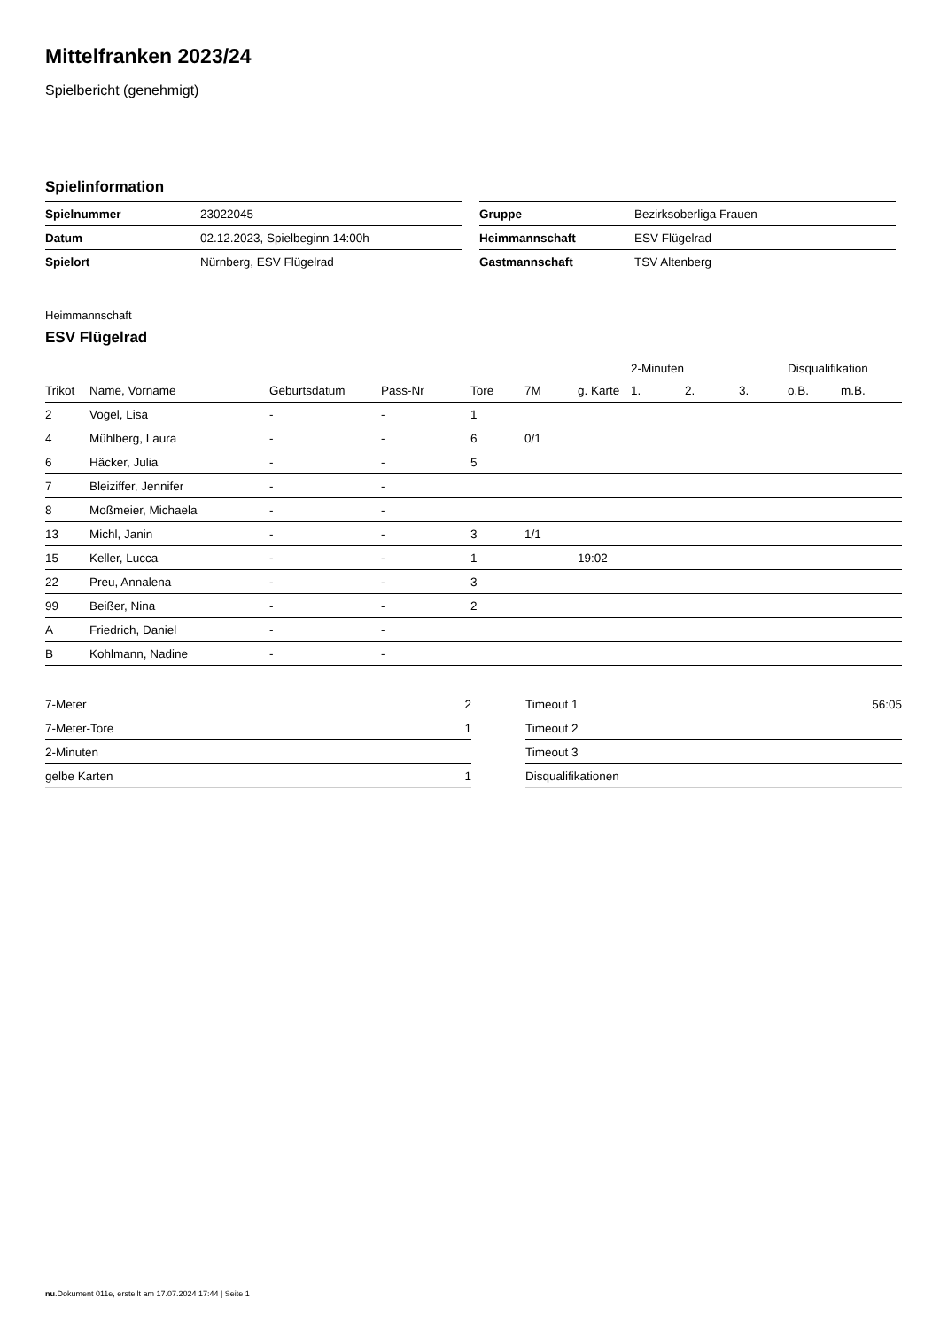Mittelfranken 2023/24
Spielbericht (genehmigt)
Spielinformation
| Spielnummer | 23022045 |
| Datum | 02.12.2023, Spielbeginn 14:00h |
| Spielort | Nürnberg, ESV Flügelrad |
| Gruppe | Bezirksoberliga Frauen |
| Heimmannschaft | ESV Flügelrad |
| Gastmannschaft | TSV Altenberg |
Heimmannschaft
ESV Flügelrad
| | | | | | | | 2-Minuten | | | Disqualifikation | |
| --- | --- | --- | --- | --- | --- | --- | --- | --- | --- | --- | --- |
| Trikot | Name, Vorname | Geburtsdatum | Pass-Nr | Tore | 7M | g. Karte | 1. | 2. | 3. | o.B. | m.B. |
| 2 | Vogel, Lisa | - | - | 1 | | | | | | | |
| 4 | Mühlberg, Laura | - | - | 6 | 0/1 | | | | | | |
| 6 | Häcker, Julia | - | - | 5 | | | | | | | |
| 7 | Bleiziffer, Jennifer | - | - | | | | | | | | |
| 8 | Moßmeier, Michaela | - | - | | | | | | | | |
| 13 | Michl, Janin | - | - | 3 | 1/1 | | | | | | |
| 15 | Keller, Lucca | - | - | 1 | | 19:02 | | | | | |
| 22 | Preu, Annalena | - | - | 3 | | | | | | | |
| 99 | Beißer, Nina | - | - | 2 | | | | | | | |
| A | Friedrich, Daniel | - | - | | | | | | | | |
| B | Kohlmann, Nadine | - | - | | | | | | | | |
| 7-Meter | 2 |
| 7-Meter-Tore | 1 |
| 2-Minuten | |
| gelbe Karten | 1 |
| Timeout 1 | 56:05 |
| Timeout 2 | |
| Timeout 3 | |
| Disqualifikationen | |
nu.Dokument 011e, erstellt am 17.07.2024 17:44 | Seite 1